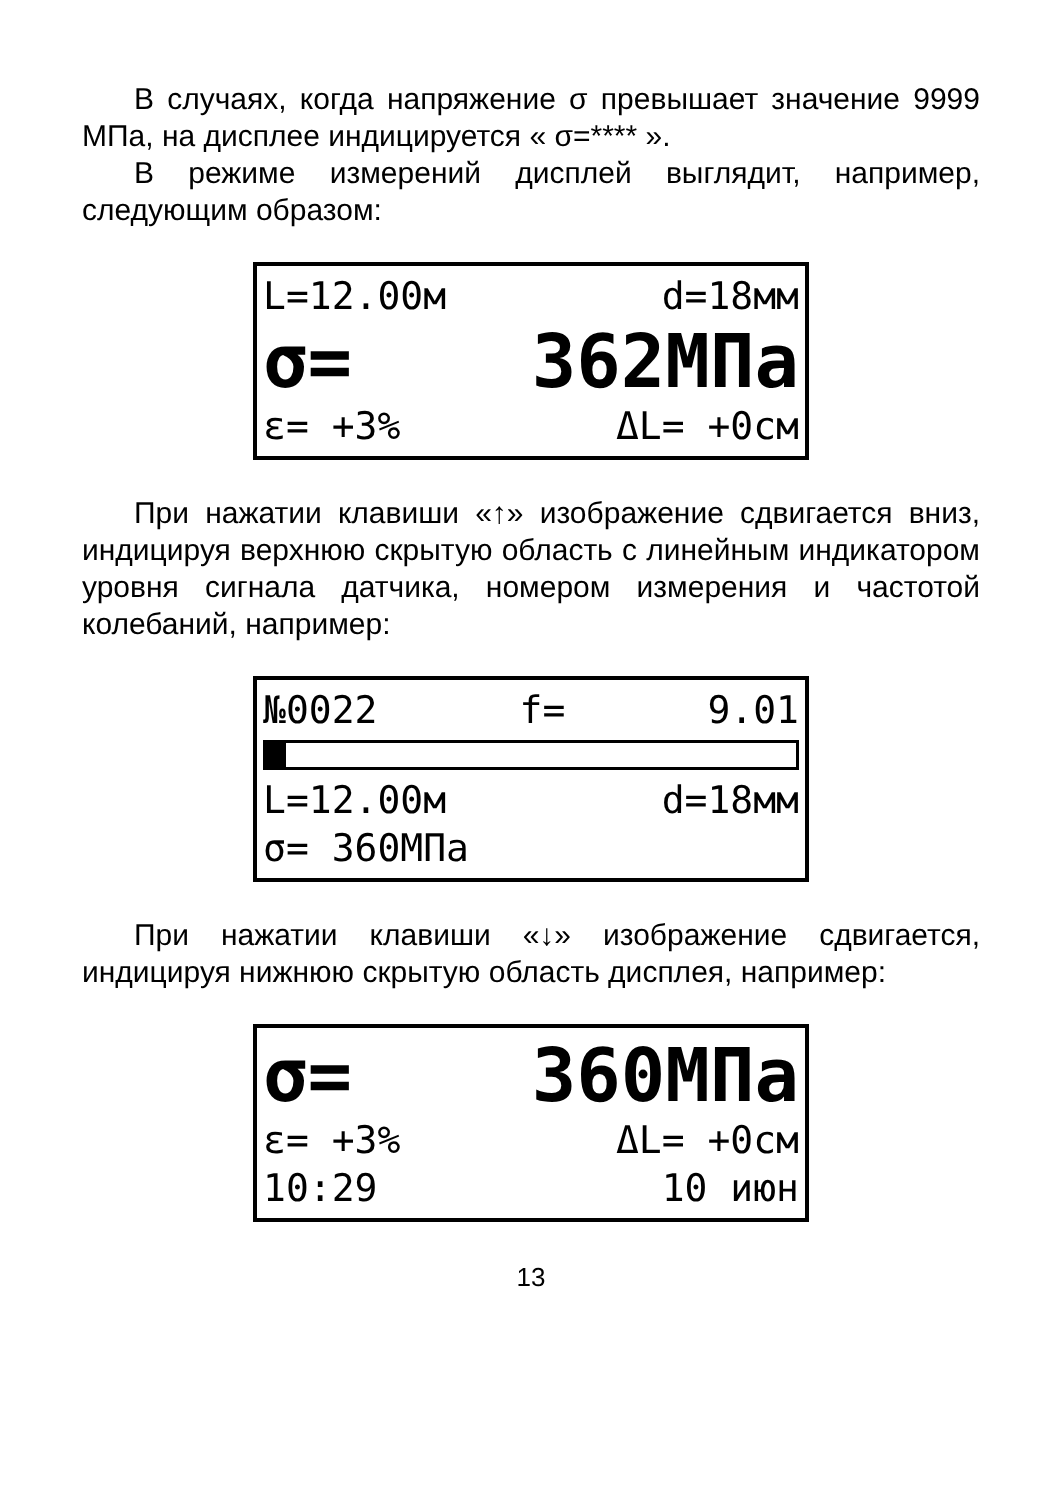В случаях, когда напряжение σ превышает значение 9999 МПа, на дисплее индицируется « σ=**** ».
В режиме измерений дисплей выглядит, например, следующим образом:
L=12.00м d=18мм
σ= 362МПа
ε= +3% ΔL= +0см
При нажатии клавиши «↑» изображение сдвигается вниз, индицируя верхнюю скрытую область с линейным индикатором уровня сигнала датчика, номером измерения и частотой колебаний, например:
№0022 f= 9.01
L=12.00м d=18мм
σ= 360МПа
При нажатии клавиши «↓» изображение сдвигается, индицируя нижнюю скрытую область дисплея, например:
σ= 360МПа
ε= +3% ΔL= +0см
10:29 10 июн
13